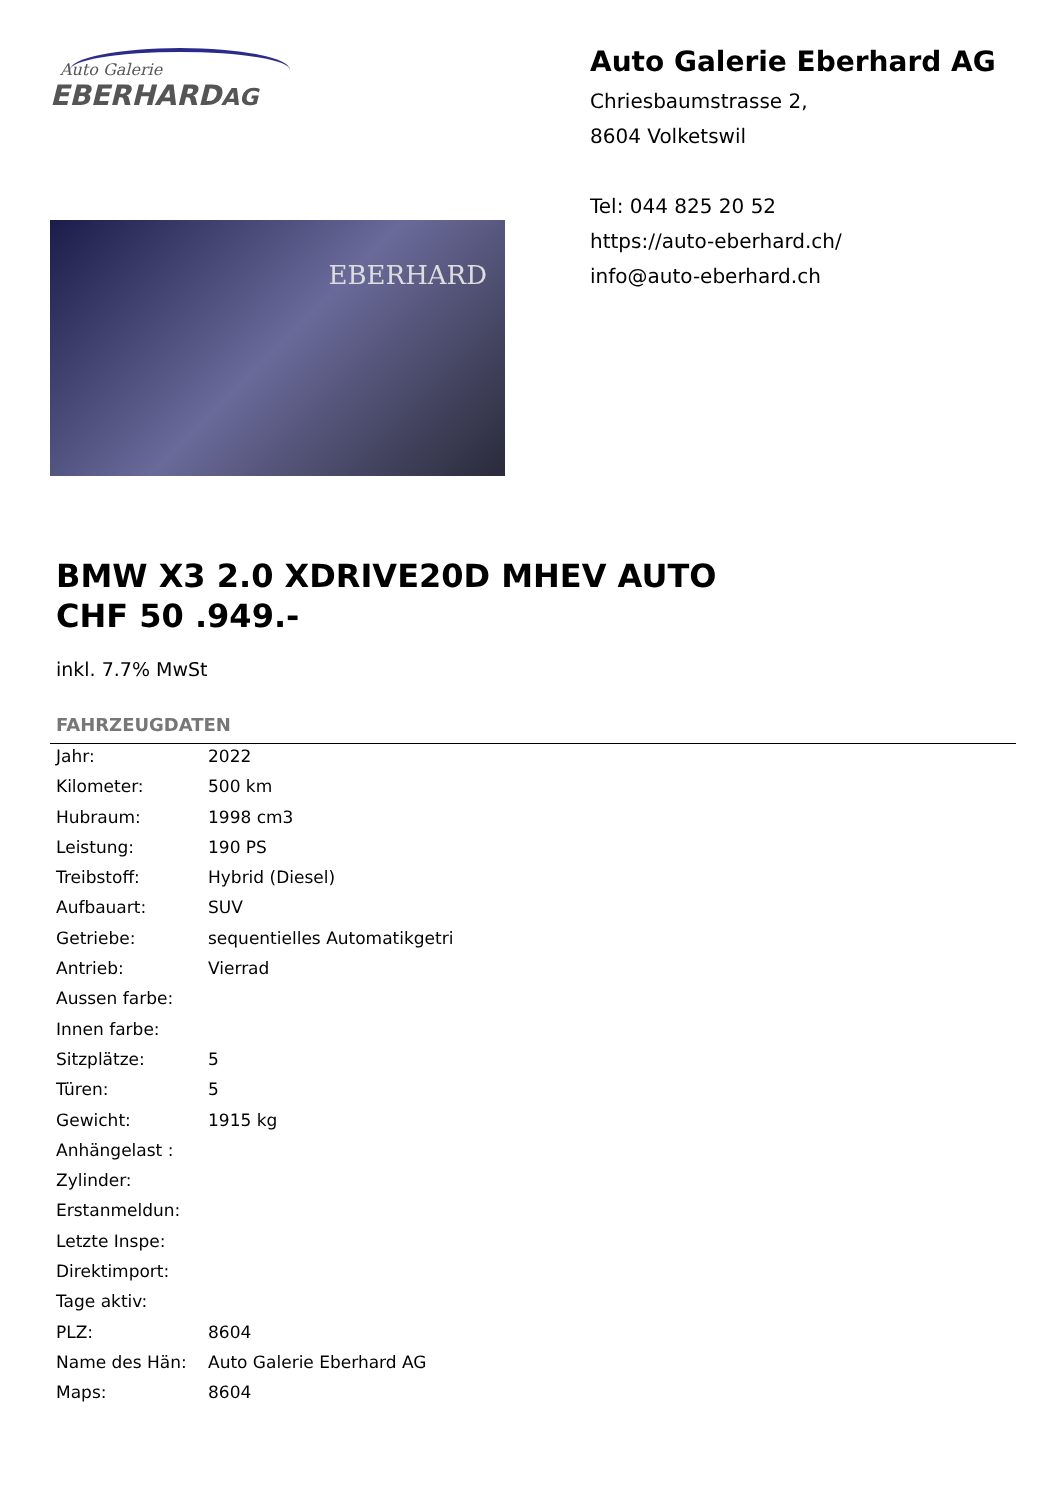Auto Galerie
EBERHARDAG
EBERHARD
Auto Galerie Eberhard AG
Chriesbaumstrasse 2,
8604 Volketswil
Tel: 044 825 20 52
https://auto-eberhard.ch/
info@auto-eberhard.ch
BMW X3 2.0 XDRIVE20D MHEV AUTO
CHF 50 .949.-
inkl. 7.7% MwSt
FAHRZEUGDATEN
| Jahr: | 2022 |
| Kilometer: | 500 km |
| Hubraum: | 1998 cm3 |
| Leistung: | 190 PS |
| Treibstoff: | Hybrid (Diesel) |
| Aufbauart: | SUV |
| Getriebe: | sequentielles Automatikgetri |
| Antrieb: | Vierrad |
| Aussen farbe: | |
| Innen farbe: | |
| Sitzplätze: | 5 |
| Türen: | 5 |
| Gewicht: | 1915 kg |
| Anhängelast : | |
| Zylinder: | |
| Erstanmeldun: | |
| Letzte Inspe: | |
| Direktimport: | |
| Tage aktiv: | |
| PLZ: | 8604 |
| Name des Hän: | Auto Galerie Eberhard AG |
| Maps: | 8604 |